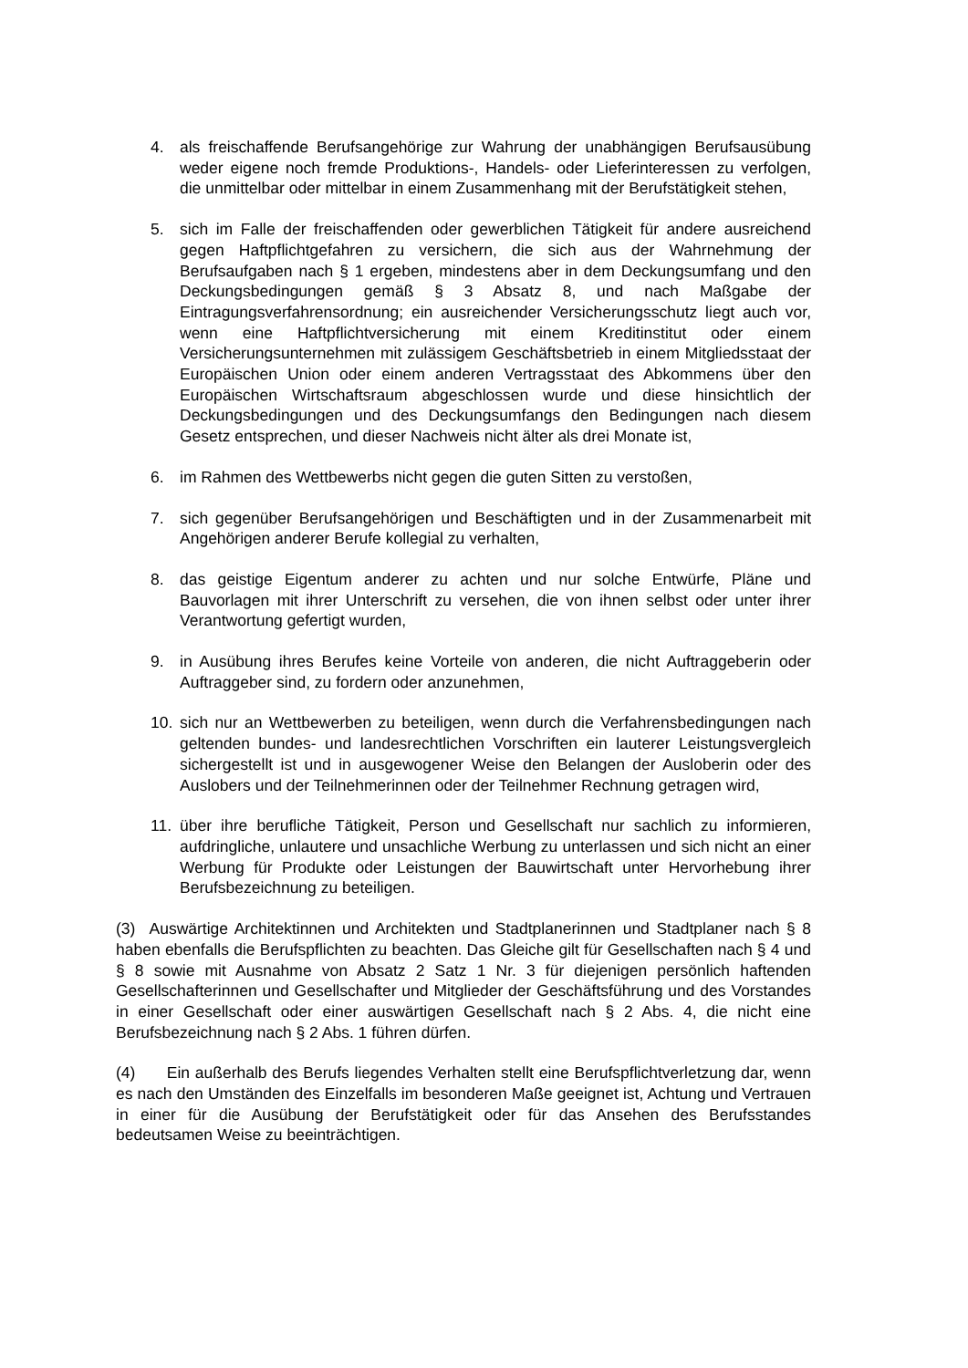4. als freischaffende Berufsangehörige zur Wahrung der unabhängigen Berufsausübung weder eigene noch fremde Produktions-, Handels- oder Lieferinteressen zu verfolgen, die unmittelbar oder mittelbar in einem Zusammenhang mit der Berufstätigkeit stehen,
5. sich im Falle der freischaffenden oder gewerblichen Tätigkeit für andere ausreichend gegen Haftpflichtgefahren zu versichern, die sich aus der Wahrnehmung der Berufsaufgaben nach § 1 ergeben, mindestens aber in dem Deckungsumfang und den Deckungsbedingungen gemäß § 3 Absatz 8, und nach Maßgabe der Eintragungsverfahrensordnung; ein ausreichender Versicherungsschutz liegt auch vor, wenn eine Haftpflichtversicherung mit einem Kreditinstitut oder einem Versicherungsunternehmen mit zulässigem Geschäftsbetrieb in einem Mitgliedsstaat der Europäischen Union oder einem anderen Vertragsstaat des Abkommens über den Europäischen Wirtschaftsraum abgeschlossen wurde und diese hinsichtlich der Deckungsbedingungen und des Deckungsumfangs den Bedingungen nach diesem Gesetz entsprechen, und dieser Nachweis nicht älter als drei Monate ist,
6. im Rahmen des Wettbewerbs nicht gegen die guten Sitten zu verstoßen,
7. sich gegenüber Berufsangehörigen und Beschäftigten und in der Zusammenarbeit mit Angehörigen anderer Berufe kollegial zu verhalten,
8. das geistige Eigentum anderer zu achten und nur solche Entwürfe, Pläne und Bauvorlagen mit ihrer Unterschrift zu versehen, die von ihnen selbst oder unter ihrer Verantwortung gefertigt wurden,
9. in Ausübung ihres Berufes keine Vorteile von anderen, die nicht Auftraggeberin oder Auftraggeber sind, zu fordern oder anzunehmen,
10. sich nur an Wettbewerben zu beteiligen, wenn durch die Verfahrensbedingungen nach geltenden bundes- und landesrechtlichen Vorschriften ein lauterer Leistungsvergleich sichergestellt ist und in ausgewogener Weise den Belangen der Ausloberin oder des Auslobers und der Teilnehmerinnen oder der Teilnehmer Rechnung getragen wird,
11. über ihre berufliche Tätigkeit, Person und Gesellschaft nur sachlich zu informieren, aufdringliche, unlautere und unsachliche Werbung zu unterlassen und sich nicht an einer Werbung für Produkte oder Leistungen der Bauwirtschaft unter Hervorhebung ihrer Berufsbezeichnung zu beteiligen.
(3) Auswärtige Architektinnen und Architekten und Stadtplanerinnen und Stadtplaner nach § 8 haben ebenfalls die Berufspflichten zu beachten. Das Gleiche gilt für Gesellschaften nach § 4 und § 8 sowie mit Ausnahme von Absatz 2 Satz 1 Nr. 3 für diejenigen persönlich haftenden Gesellschafterinnen und Gesellschafter und Mitglieder der Geschäftsführung und des Vorstandes in einer Gesellschaft oder einer auswärtigen Gesellschaft nach § 2 Abs. 4, die nicht eine Berufsbezeichnung nach § 2 Abs. 1 führen dürfen.
(4) Ein außerhalb des Berufs liegendes Verhalten stellt eine Berufspflichtverletzung dar, wenn es nach den Umständen des Einzelfalls im besonderen Maße geeignet ist, Achtung und Vertrauen in einer für die Ausübung der Berufstätigkeit oder für das Ansehen des Berufsstandes bedeutsamen Weise zu beeinträchtigen.